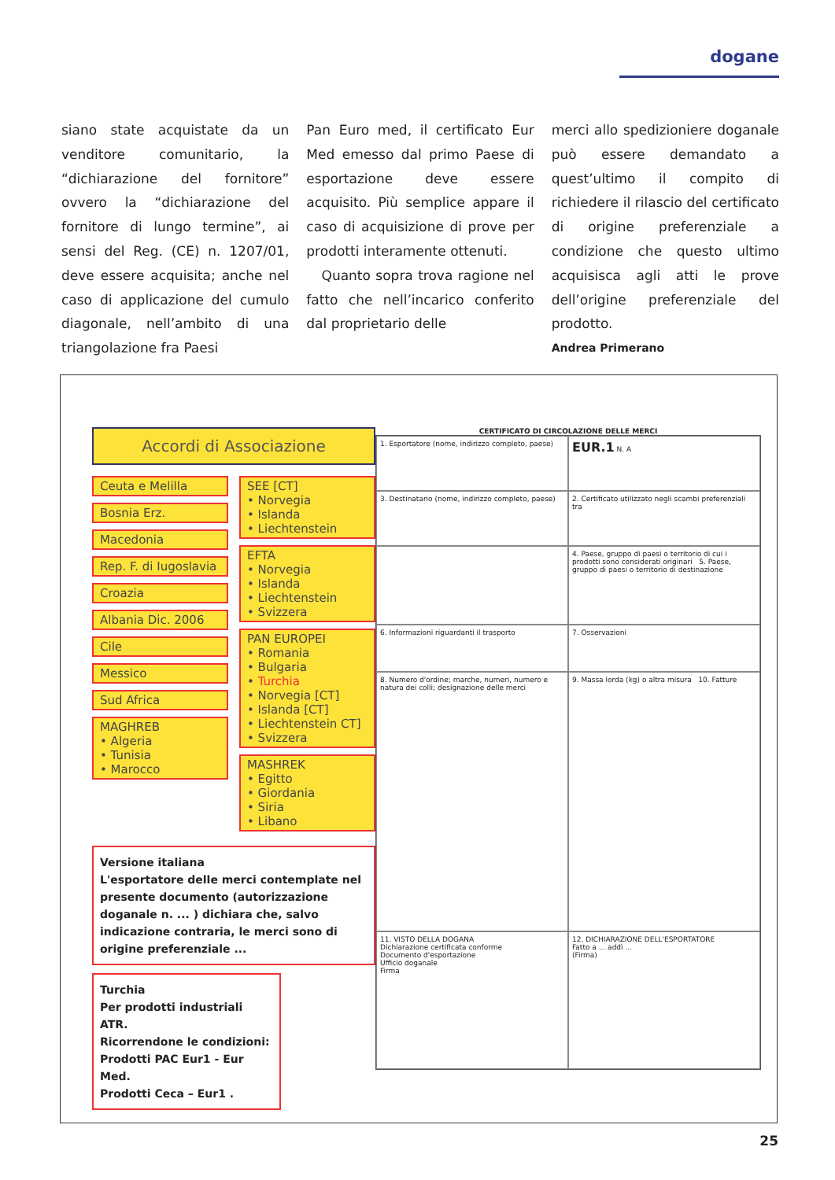dogane
siano state acquistate da un venditore comunitario, la “dichiarazione del fornitore” ovvero la “dichiarazione del fornitore di lungo termine”, ai sensi del Reg. (CE) n. 1207/01, deve essere acquisita; anche nel caso di applicazione del cumulo diagonale, nell’ambito di una triangolazione fra Paesi
Pan Euro med, il certificato Eur Med emesso dal primo Paese di esportazione deve essere acquisito. Più semplice appare il caso di acquisizione di prove per prodotti interamente ottenuti.
Quanto sopra trova ragione nel fatto che nell’incarico conferito dal proprietario delle
merci allo spedizioniere doganale può essere demandato a quest’ultimo il compito di richiedere il rilascio del certificato di origine preferenziale a condizione che questo ultimo acquisisca agli atti le prove dell’origine preferenziale del prodotto.
Andrea Primerano
Accordi di Associazione
Ceuta e Melilla
Bosnia Erz.
Macedonia
Rep. F. di Iugoslavia
Croazia
Albania Dic. 2006
Cile
Messico
Sud Africa
MAGHREB
• Algeria
• Tunisia
• Marocco
SEE [CT]
• Norvegia
• Islanda
• Liechtenstein
EFTA
• Norvegia
• Islanda
• Liechtenstein
• Svizzera
PAN EUROPEI
• Romania
• Bulgaria
• Turchia
• Norvegia [CT]
• Islanda [CT]
• Liechtenstein CT]
• Svizzera
MASHREK
• Egitto
• Giordania
• Siria
• Libano
Versione italiana
L'esportatore delle merci contemplate nel presente documento (autorizzazione doganale n. ... ) dichiara che, salvo indicazione contraria, le merci sono di origine preferenziale ...
Turchia
Per prodotti industriali ATR.
Ricorrendone le condizioni:
Prodotti PAC Eur1 - Eur Med.
Prodotti Ceca – Eur1 .
CERTIFICATO DI CIRCOLAZIONE DELLE MERCI
1. Esportatore (nome, indirizzo completo, paese)
EUR.1 N. A
3. Destinatario (nome, indirizzo completo, paese)
2. Certificato utilizzato negli scambi preferenziali tra
4. Paese, gruppo di paesi o territorio di cui i prodotti sono considerati originari 5. Paese, gruppo di paesi o territorio di destinazione
6. Informazioni riguardanti il trasporto
7. Osservazioni
8. Numero d'ordine; marche, numeri, numero e natura dei colli; designazione delle merci
9. Massa lorda (kg) o altra misura 10. Fatture
11. VISTO DELLA DOGANA
Dichiarazione certificata conforme
Documento d'esportazione
Ufficio doganale
Firma
12. DICHIARAZIONE DELL'ESPORTATORE
Fatto a ... addì ...
(Firma)
25